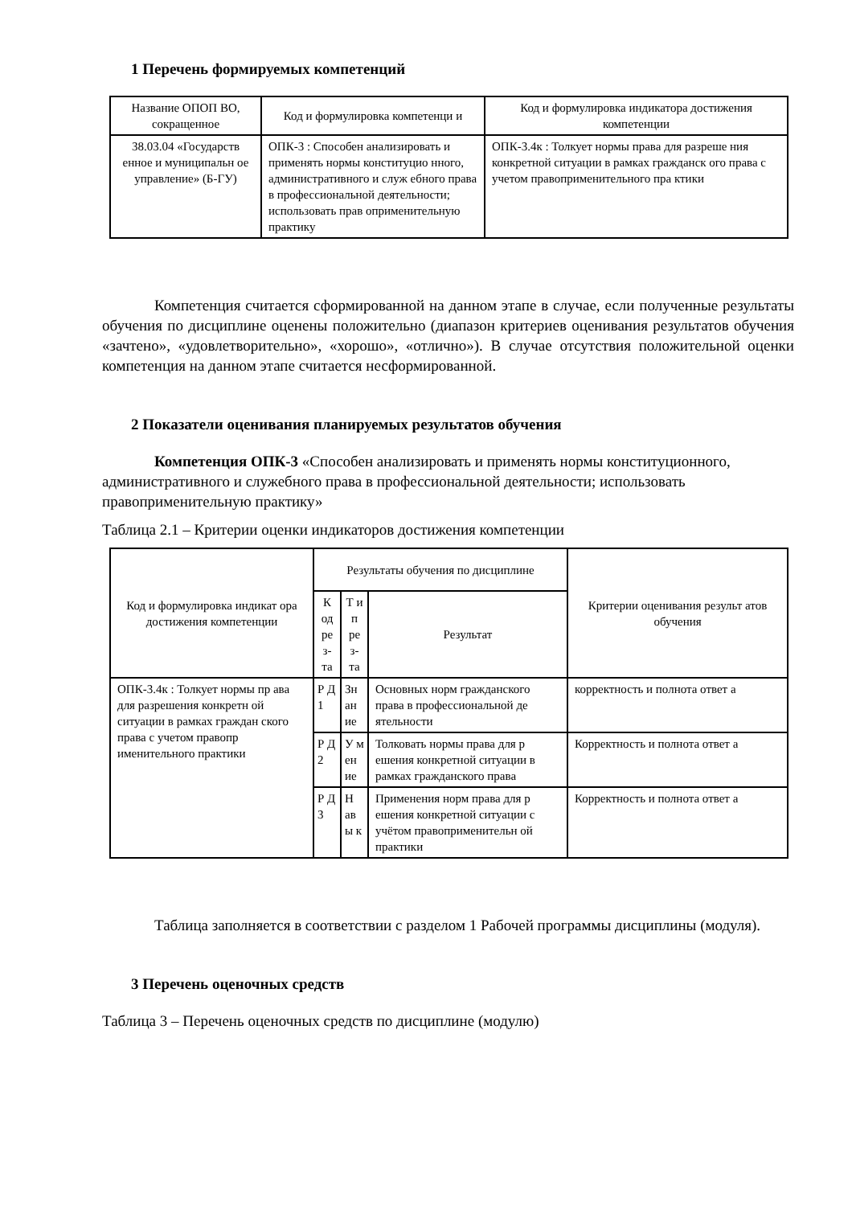1 Перечень формируемых компетенций
| Название ОПОП ВО, сокращенное | Код и формулировка компетенци и | Код и формулировка индикатора достижения компетенции |
| --- | --- | --- |
| 38.03.04 «Государств енное и муниципальн ое управление» (Б-ГУ) | ОПК-3 : Способен анализировать и применять нормы конституцио нного, административного и служ ебного права в профессиональной деятельности; использовать прав оприменительную практику | ОПК-3.4к : Толкует нормы права для разреше ния конкретной ситуации в рамках гражданск ого права с учетом правоприменительного пра ктики |
Компетенция считается сформированной на данном этапе в случае, если полученные результаты обучения по дисциплине оценены положительно (диапазон критериев оценивания результатов обучения «зачтено», «удовлетворительно», «хорошо», «отлично»). В случае отсутствия положительной оценки компетенция на данном этапе считается несформированной.
2 Показатели оценивания планируемых результатов обучения
Компетенция ОПК-3 «Способен анализировать и применять нормы конституционного, административного и служебного права в профессиональной деятельности; использовать правоприменительную практику»
Таблица 2.1 – Критерии оценки индикаторов достижения компетенции
| Код и формулировка индикат ора достижения компетенции | Результаты обучения по дисциплине | | | Критерии оценивания результ атов обучения |
| --- | --- | --- | --- | --- |
| | К од ре з- та | Т и п ре з- та | Результат | |
| ОПК-3.4к : Толкует нормы пр ава для разрешения конкретн ой ситуации в рамках граждан ского права с учетом правопр именительного практики | Р Д 1 | Зн ан ие | Основных норм гражданского права в профессиональной де ятельности | корректность и полнота ответ а |
| | Р Д 2 | У м ен ие | Толковать нормы права для р ешения конкретной ситуации в рамках гражданского права | Корректность и полнота ответ а |
| | Р Д 3 | Н ав ы к | Применения норм права для р ешения конкретной ситуации с учётом правоприменительн ой практики | Корректность и полнота ответ а |
Таблица заполняется в соответствии с разделом 1 Рабочей программы дисциплины (модуля).
3 Перечень оценочных средств
Таблица 3 – Перечень оценочных средств по дисциплине (модулю)